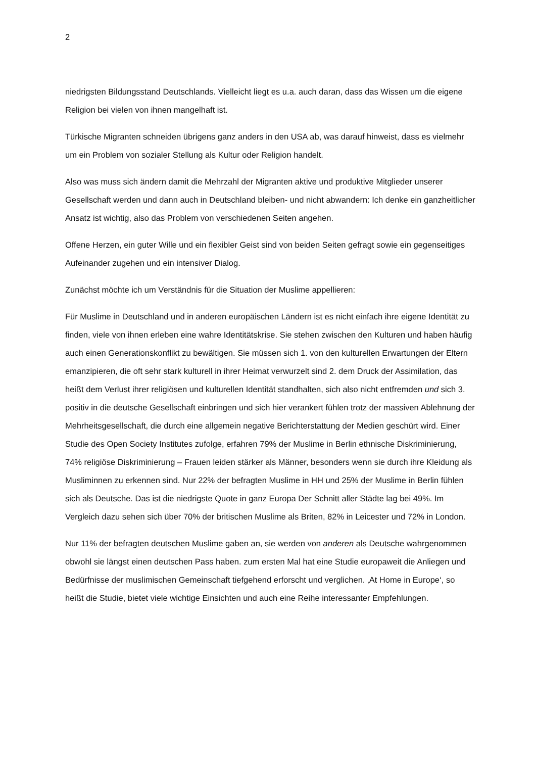2
niedrigsten Bildungsstand Deutschlands. Vielleicht liegt es u.a. auch daran, dass das Wissen um die eigene Religion bei vielen von ihnen mangelhaft ist.
Türkische Migranten schneiden übrigens ganz anders in den USA ab, was darauf hinweist, dass es vielmehr um ein Problem von sozialer Stellung als Kultur oder Religion handelt.
Also was muss sich ändern damit die Mehrzahl der Migranten aktive und produktive Mitglieder unserer Gesellschaft werden und dann auch in Deutschland bleiben- und nicht abwandern: Ich denke ein ganzheitlicher Ansatz ist wichtig, also das Problem von verschiedenen Seiten angehen.
Offene Herzen, ein guter Wille und ein flexibler Geist sind von beiden Seiten gefragt sowie ein gegenseitiges Aufeinander zugehen und ein intensiver Dialog.
Zunächst möchte ich um Verständnis für die Situation der Muslime appellieren:
Für Muslime in Deutschland und in anderen europäischen Ländern ist es nicht einfach ihre eigene Identität zu finden, viele von ihnen erleben eine wahre Identitätskrise. Sie stehen zwischen den Kulturen und haben häufig auch einen Generationskonflikt zu bewältigen. Sie müssen sich 1. von den kulturellen Erwartungen der Eltern emanzipieren, die oft sehr stark kulturell in ihrer Heimat verwurzelt sind 2. dem Druck der Assimilation, das heißt dem Verlust ihrer religiösen und kulturellen Identität standhalten, sich also nicht entfremden und sich 3. positiv in die deutsche Gesellschaft einbringen und sich hier verankert fühlen trotz der massiven Ablehnung der Mehrheitsgesellschaft, die durch eine allgemein negative Berichterstattung der Medien geschürt wird. Einer Studie des Open Society Institutes zufolge, erfahren 79% der Muslime in Berlin ethnische Diskriminierung, 74% religiöse Diskriminierung – Frauen leiden stärker als Männer, besonders wenn sie durch ihre Kleidung als Musliminnen zu erkennen sind. Nur 22% der befragten Muslime in HH und 25% der Muslime in Berlin fühlen sich als Deutsche. Das ist die niedrigste Quote in ganz Europa Der Schnitt aller Städte lag bei 49%. Im Vergleich dazu sehen sich über 70% der britischen Muslime als Briten, 82% in Leicester und 72% in London.
Nur 11% der befragten deutschen Muslime gaben an, sie werden von anderen als Deutsche wahrgenommen obwohl sie längst einen deutschen Pass haben. zum ersten Mal hat eine Studie europaweit die Anliegen und Bedürfnisse der muslimischen Gemeinschaft tiefgehend erforscht und verglichen. ‚At Home in Europe‘, so heißt die Studie, bietet viele wichtige Einsichten und auch eine Reihe interessanter Empfehlungen.